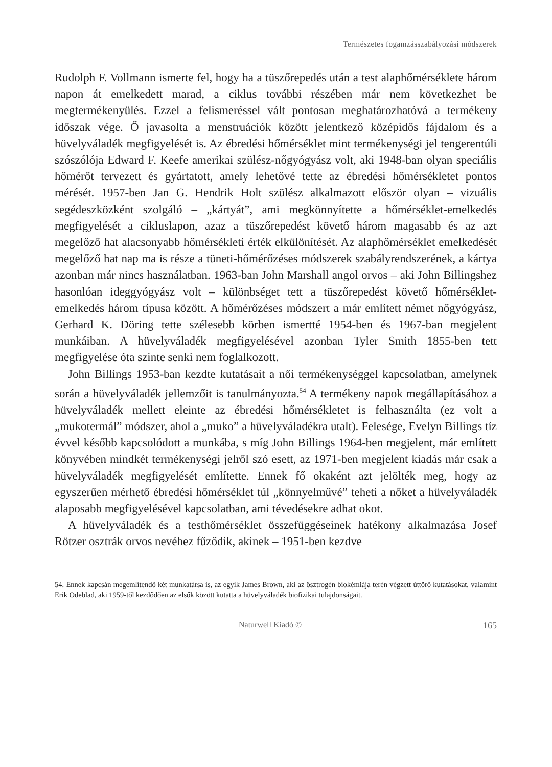Természetes fogamzásszabályozási módszerek
Rudolph F. Vollmann ismerte fel, hogy ha a tüszőrepedés után a test alaphőmérséklete három napon át emelkedett marad, a ciklus további részében már nem következhet be megtermékenyülés. Ezzel a felismeréssel vált pontosan meghatározhatóvá a termékeny időszak vége. Ő javasolta a menstruációk között jelentkező középidős fájdalom és a hüvelyváladék megfigyelését is. Az ébredési hőmérséklet mint termékenységi jel tengerentúli szószólója Edward F. Keefe amerikai szülész-nőgyógyász volt, aki 1948-ban olyan speciális hőmérőt tervezett és gyártatott, amely lehetővé tette az ébredési hőmérsékletet pontos mérését. 1957-ben Jan G. Hendrik Holt szülész alkalmazott először olyan – vizuális segédeszközként szolgáló – „kártyát”, ami megkönnyítette a hőmérséklet-emelkedés megfigyelését a cikluslapon, azaz a tüszőrepedést követő három magasabb és az azt megelőző hat alacsonyabb hőmérsékleti érték elkülönítését. Az alaphőmérséklet emelkedését megelőző hat nap ma is része a tüneti-hőmérőzéses módszerek szabályrendszerének, a kártya azonban már nincs használatban. 1963-ban John Marshall angol orvos – aki John Billingshez hasonlóan ideggyógyász volt – különbséget tett a tüszőrepedést követő hőmérséklet-emelkedés három típusa között. A hőmérőzéses módszert a már említett német nőgyógyász, Gerhard K. Döring tette szélesebb körben ismertté 1954-ben és 1967-ban megjelent munkáiban. A hüvelyváladék megfigyelésével azonban Tyler Smith 1855-ben tett megfigyelése óta szinte senki nem foglalkozott.
John Billings 1953-ban kezdte kutatásait a női termékenységgel kapcsolatban, amelynek során a hüvelyváladék jellemzőit is tanulmányozta.<sup>54</sup> A termékeny napok megállapításához a hüvelyváladék mellett eleinte az ébredési hőmérsékletet is felhasználta (ez volt a „mukotermál” módszer, ahol a „muko” a hüvelyváladékra utalt). Felesége, Evelyn Billings tíz évvel később kapcsolódott a munkába, s míg John Billings 1964-ben megjelent, már említett könyvében mindkét termékenységi jelről szó esett, az 1971-ben megjelent kiadás már csak a hüvelyváladék megfigyelését említette. Ennek fő okaként azt jelölték meg, hogy az egyszerűen mérhető ébredési hőmérséklet túl „könnyelművé” teheti a nőket a hüvelyváladék alaposabb megfigyelésével kapcsolatban, ami tévedésekre adhat okot.
A hüvelyváladék és a testhőmérséklet összefüggéseinek hatékony alkalmazása Josef Rötzer osztrák orvos nevéhez fűződik, akinek – 1951-ben kezdve
54. Ennek kapcsán megemlítendő két munkatársa is, az egyik James Brown, aki az ösztrogén biokémiája terén végzett úttörő kutatásokat, valamint Erik Odeblad, aki 1959-től kezdődően az elsők között kutatta a hüvelyváladék biofizikai tulajdonságait.
Naturwell Kiadó © 165